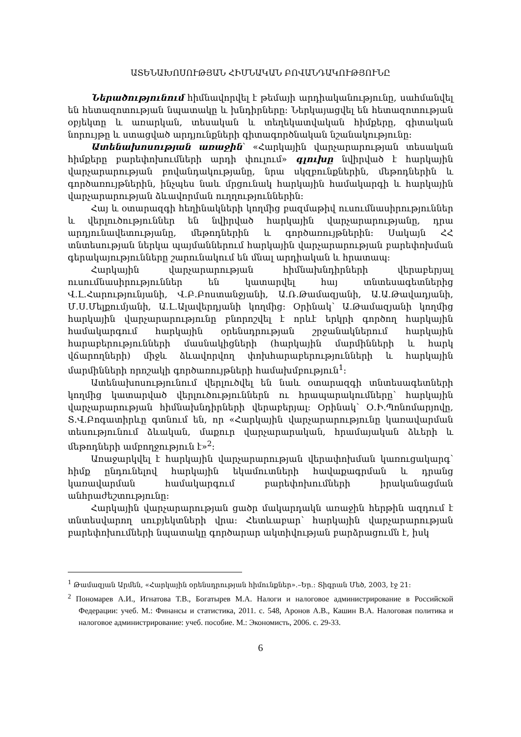ԱՏԵՆԱԽՈՍՈՒԹՅԱՆ ՀԻՄՆԱԿԱՆ ԲՈՎԱՆԴԱԿՈՒԹՅՈՒՆԸ
Ներածությունում հիմնավորվել է թեմայի արդիականությունը, սահմանվել են հետազոտության նպատակը և խնդիրները: Ներկայացվել են հետազոտության օբյեկտը և առարկան, տեսական և տեղեկատվական հիմքերը, գիտական նորույթը և ստացված արդյունքների գիտագործնական նշանակությունը:
Ատենախոսության առաջին՝ «Հարկային վարչարարության տեսական հիմքերը բարեփոխումների արդի փուլում» գլուխը նվիրված է հարկային վարչարարության բովանդակությանը, նրա սկզբունքներին, մեթոդներին և գործառույթներին, ինչպես նաև մրցունակ հարկային համակարգի և հարկային վարչարարության ձևավորման ուղղություններին:
Հայ և օտարազգի հեղինակների կողմից բազմաթիվ ուսումնասիրություններ և վերլուծություններ են նվիրված հարկային վարչարարությանը, դրա արդյունավետությանը, մեթոդներին և գործառույթներին: Սակայն ՀՀ տնտեսության ներկա պայմաններում հարկային վարչարարության բարեփոխման գերակայությունները շարունակում են մնալ արդիական և հրատապ:
Հարկային վարչարարության հիմնախնդիրների վերաբերյալ ուսումնասիրություններ են կատարվել հայ տնտեսագետներից Վ.Լ.Հարությունյանի, Վ.Բ.Բոստանջյանի, Ա.Ռ.Թամազյանի, Ա.Ա.Թավադյանի, Մ.Ս.Մելքումյանի, Ա.Լ.Ալավերդյանի կողմից: Օրինակ՝ Ա.Թամազյանի կողմից հարկային վարչարարությունը բնորոշվել է որևէ երկրի գործող հարկային համակարգում հարկային օրենսդրության շրջանակներում հարկային հարաբերությունների մասնակիցների (հարկային մարմինների և հարկ վճարողների) միջև ձևավորվող փոխհարաբերությունների և հարկային մարմինների որոշակի գործառույթների համախմբություն<sup>1</sup>:
Ատենախոսությունում վերլուծվել են նաև օտարազգի տնտեսագետների կողմից կատարված վերլուծություններն ու հրապարակումները՝ հարկային վարչարարության հիմնախնդիրների վերաբերյալ: Օրինակ՝ Օ.Ի.Պոնոմարյովը, Տ.Վ.Բոգատիրևը գտնում են, որ «Հարկային վարչարարությունը կառավարման տեսությունում ձևական, մաքուր վարչարարական, հրամայական ձևերի և մեթոդների ամբողջություն է»<sup>2</sup>:
Առաջարկվել է հարկային վարչարարության վերափոխման կառուցակարգ՝ հիմք ընդունելով հարկային եկամուտների հավաքագրման և դրանց կառավարման համակարգում բարեփոխումների իրականացման անհրաժեշտությունը:
Հարկային վարչարարության ցածր մակարդակն առաջին հերթին ազդում է տնտեսվարող սուբյեկտների վրա: Հետևաբար՝ հարկային վարչարարության բարեփոխումների նպատակը գործարար ակտիվության բարձրացումն է, իսկ
<sup>1</sup> Թամազյան Արմեն, «Հարկային օրենսդրության հիմունքներ».–Եր.: Տիգրան Մեծ, 2003, էջ 21:
<sup>2</sup> Пономарев А.И., Игнатова Т.В., Богатырев М.А. Налоги и налоговое администрирование в Российской Федерации: учеб. М.: Финансы и статистика, 2011. с. 548, Аронов А.В., Кашин В.А. Налоговая политика и налоговое администрирование: учеб. пособие. М.: Экономисть, 2006. с. 29-33.
6